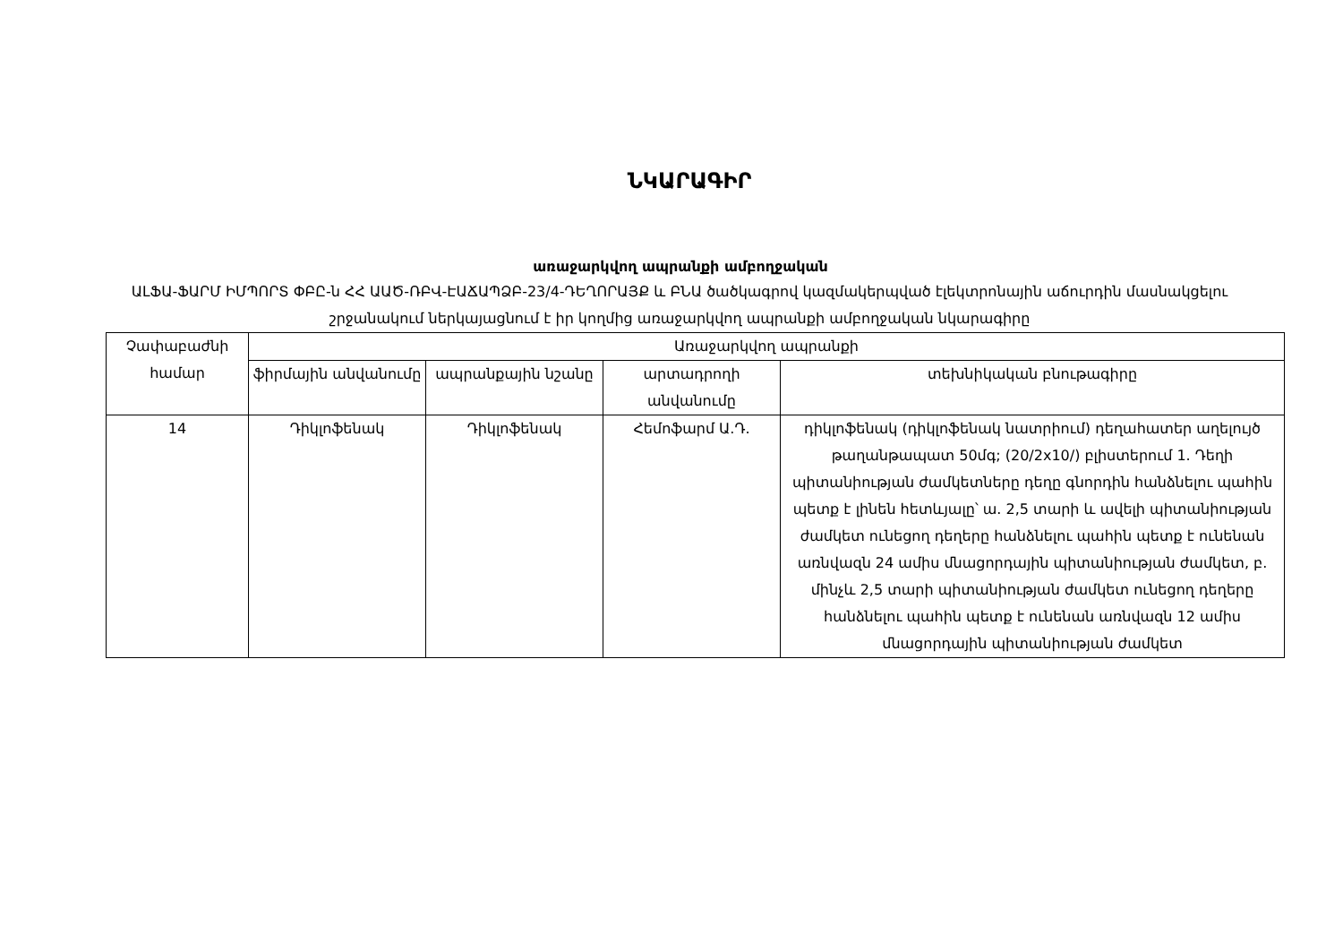ՆԿԱՐԱԳԻՐ
առաջարկվող ապրանքի ամբողջական
ԱԼՖԱ-ՖԱՐՄ ԻՄՊՈՐՏ ՓԲԸ-ն ՀՀ ԱԱԾ-ՌԲՎ-ԷԱՃԱՊՁԲ-23/4-ԴԵՂՈՐԱՅՔ և ԲՆԱ ծածկագրով կազմակերպված էլեկտրոնային աճուրդին մասնակցելու շրջանակում ներկայացնում է իր կողմից առաջարկվող ապրանքի ամբողջական նկարագիրը
| Չափաբաժնի համար | Առաջարկվող ապրանքի | | | |
| --- | --- | --- | --- | --- |
| | ֆիրմային անվանումը | ապրանքային նշանը | արտադրողի անվանումը | տեխնիկական բնութագիրը |
| 14 | Դիկլոֆենակ | Դիկլոֆենակ | Հեմոֆարմ Ա.Դ. | դիկլոֆենակ (դիկլոֆենակ նատրիում) դեղահատեր աղելույծ թաղանթապատ 50մգ; (20/2x10/) բլիստերում 1. Դեղի պիտանիության ժամկետները դեղը գնորդին հանձնելու պահին պետք է լինեն հետևյալը՝ ա. 2,5 տարի և ավելի պիտանիության ժամկետ ունեցող դեղերը հանձնելու պահին պետք է ունենան առնվազն 24 ամիս մնացորդային պիտանիության ժամկետ, բ. մինչև 2,5 տարի պիտանիության ժամկետ ունեցող դեղերը հանձնելու պահին պետք է ունենան առնվազն 12 ամիս մնացորդային պիտանիության ժամկետ |